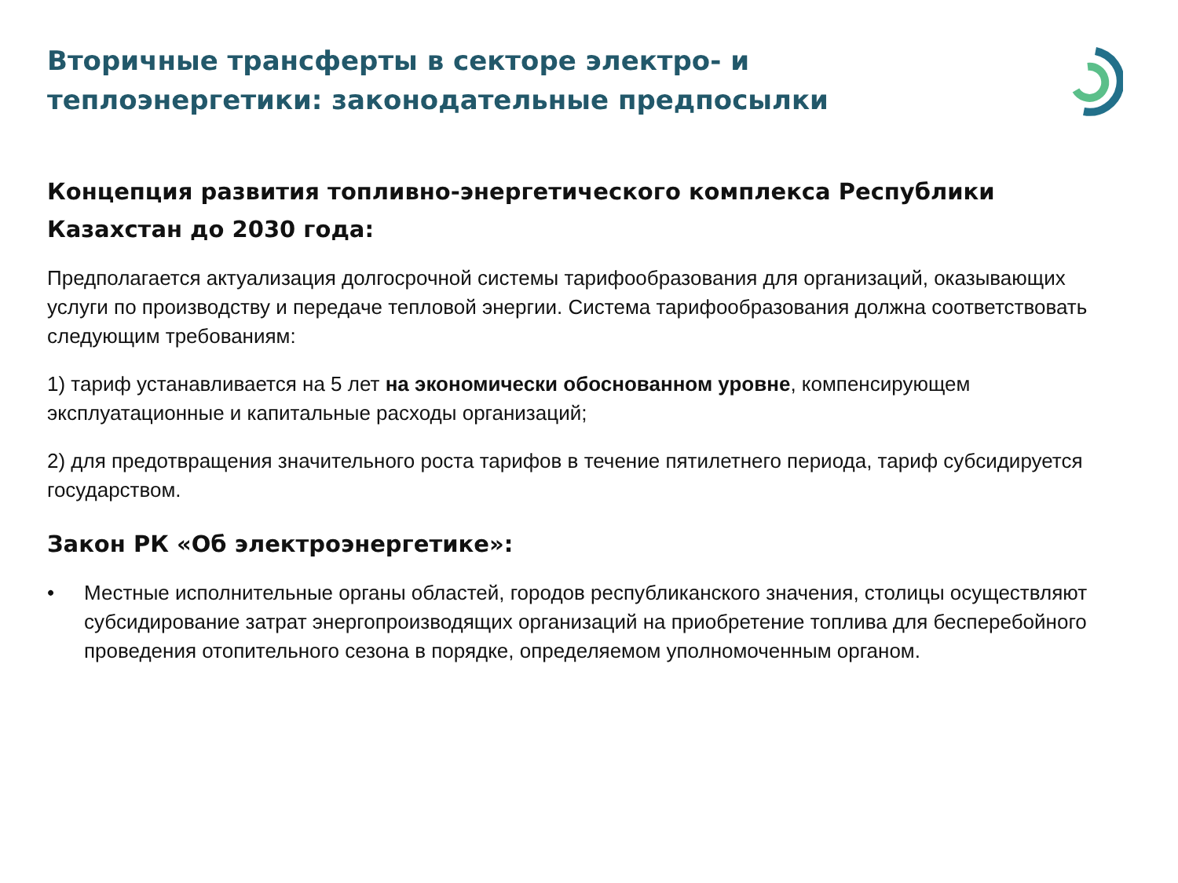Вторичные трансферты в секторе электро- и теплоэнергетики: законодательные предпосылки
Концепция развития топливно-энергетического комплекса Республики Казахстан до 2030 года:
Предполагается актуализация долгосрочной системы тарифообразования для организаций, оказывающих услуги по производству и передаче тепловой энергии. Система тарифообразования должна соответствовать следующим требованиям:
1) тариф устанавливается на 5 лет на экономически обоснованном уровне, компенсирующем эксплуатационные и капитальные расходы организаций;
2) для предотвращения значительного роста тарифов в течение пятилетнего периода, тариф субсидируется государством.
Закон РК «Об электроэнергетике»:
• Местные исполнительные органы областей, городов республиканского значения, столицы осуществляют субсидирование затрат энергопроизводящих организаций на приобретение топлива для бесперебойного проведения отопительного сезона в порядке, определяемом уполномоченным органом.